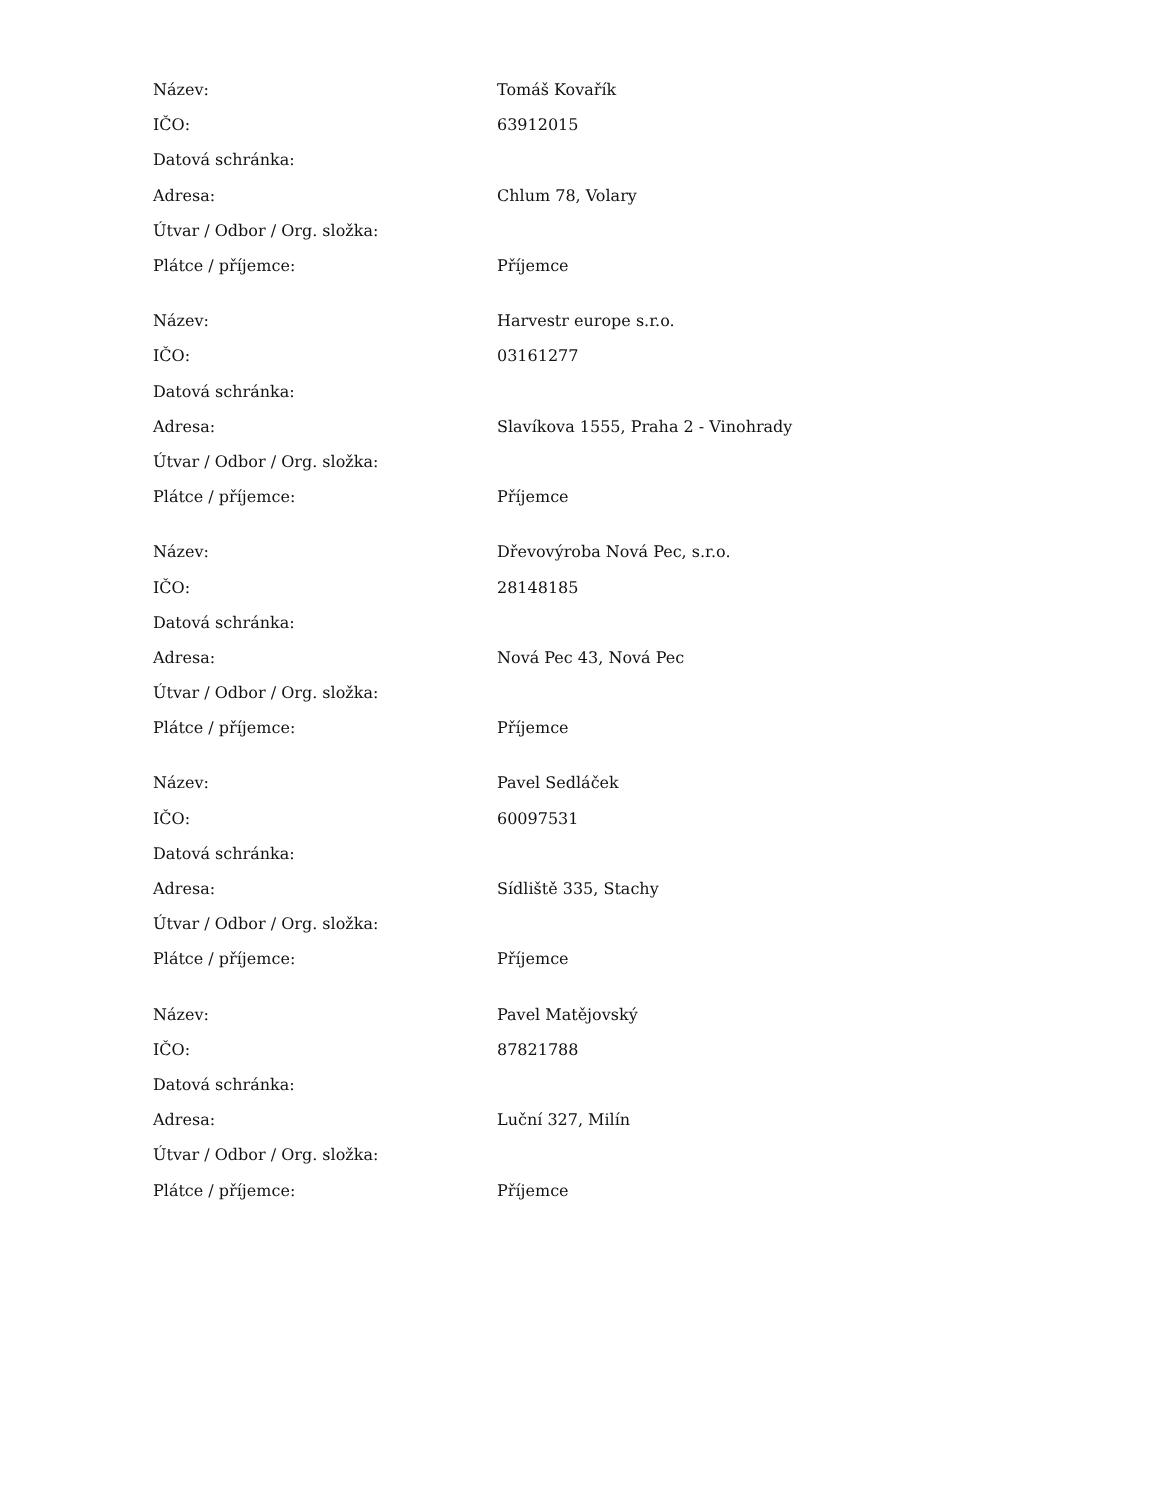| Název: | Tomáš Kovařík |
| IČO: | 63912015 |
| Datová schránka: | |
| Adresa: | Chlum 78, Volary |
| Útvar / Odbor / Org. složka: | |
| Plátce / příjemce: | Příjemce |
| Název: | Harvestr europe s.r.o. |
| IČO: | 03161277 |
| Datová schránka: | |
| Adresa: | Slavíkova 1555, Praha 2 - Vinohrady |
| Útvar / Odbor / Org. složka: | |
| Plátce / příjemce: | Příjemce |
| Název: | Dřevovýroba Nová Pec, s.r.o. |
| IČO: | 28148185 |
| Datová schránka: | |
| Adresa: | Nová Pec 43, Nová Pec |
| Útvar / Odbor / Org. složka: | |
| Plátce / příjemce: | Příjemce |
| Název: | Pavel Sedláček |
| IČO: | 60097531 |
| Datová schránka: | |
| Adresa: | Sídliště 335, Stachy |
| Útvar / Odbor / Org. složka: | |
| Plátce / příjemce: | Příjemce |
| Název: | Pavel Matějovský |
| IČO: | 87821788 |
| Datová schránka: | |
| Adresa: | Luční 327, Milín |
| Útvar / Odbor / Org. složka: | |
| Plátce / příjemce: | Příjemce |